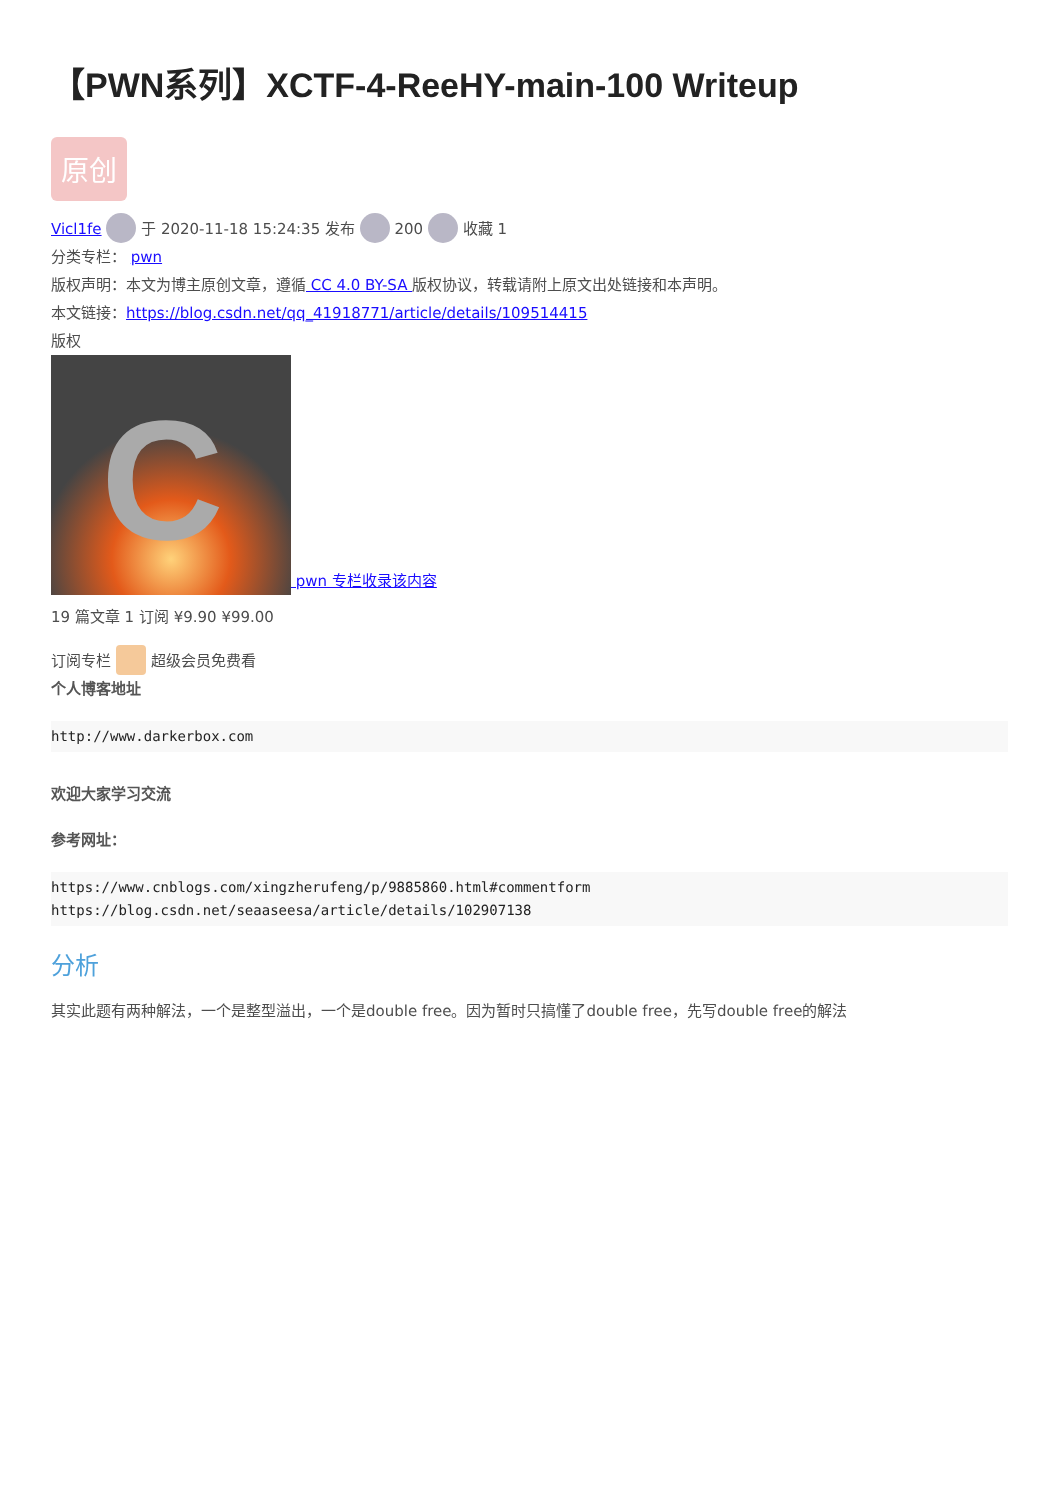【PWN系列】XCTF-4-ReeHY-main-100 Writeup
原创
Vicl1fe 于 2020-11-18 15:24:35 发布 200 收藏 1
分类专栏： pwn
版权声明：本文为博主原创文章，遵循 CC 4.0 BY-SA 版权协议，转载请附上原文出处链接和本声明。
本文链接：https://blog.csdn.net/qq_41918771/article/details/109514415
版权
C pwn 专栏收录该内容
19 篇文章 1 订阅 ¥9.90 ¥99.00
订阅专栏 超级会员免费看
个人博客地址
http://www.darkerbox.com
欢迎大家学习交流
参考网址：
https://www.cnblogs.com/xingzherufeng/p/9885860.html#commentform
https://blog.csdn.net/seaaseesa/article/details/102907138
分析
其实此题有两种解法，一个是整型溢出，一个是double free。因为暂时只搞懂了double free，先写double free的解法